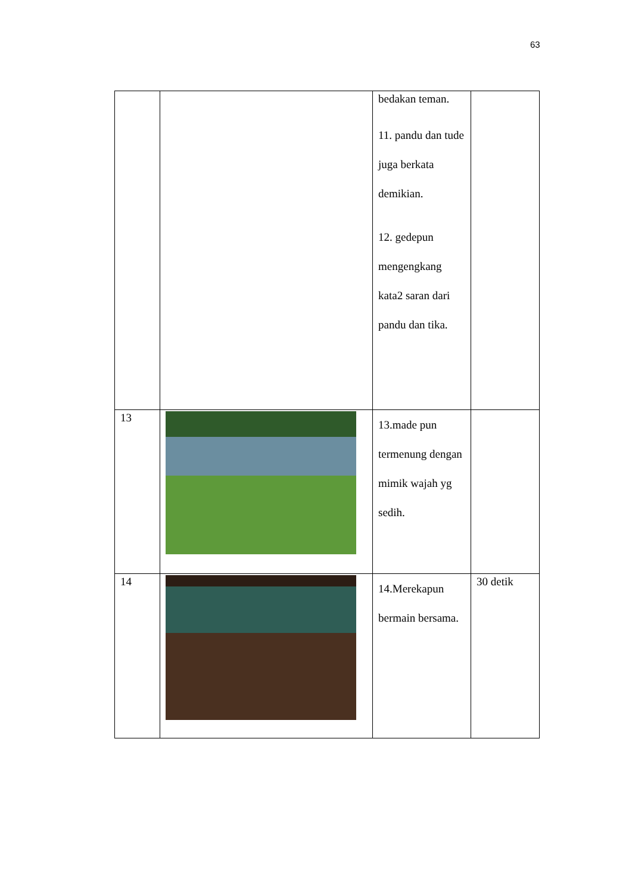63
| | | bedakan teman. 11. pandu dan tude juga berkata demikian. 12. gedepun mengengkang kata2 saran dari pandu dan tika. | |
| 13 | | 13.made pun termenung dengan mimik wajah yg sedih. | |
| 14 | | 14.Merekapun bermain bersama. | 30 detik |